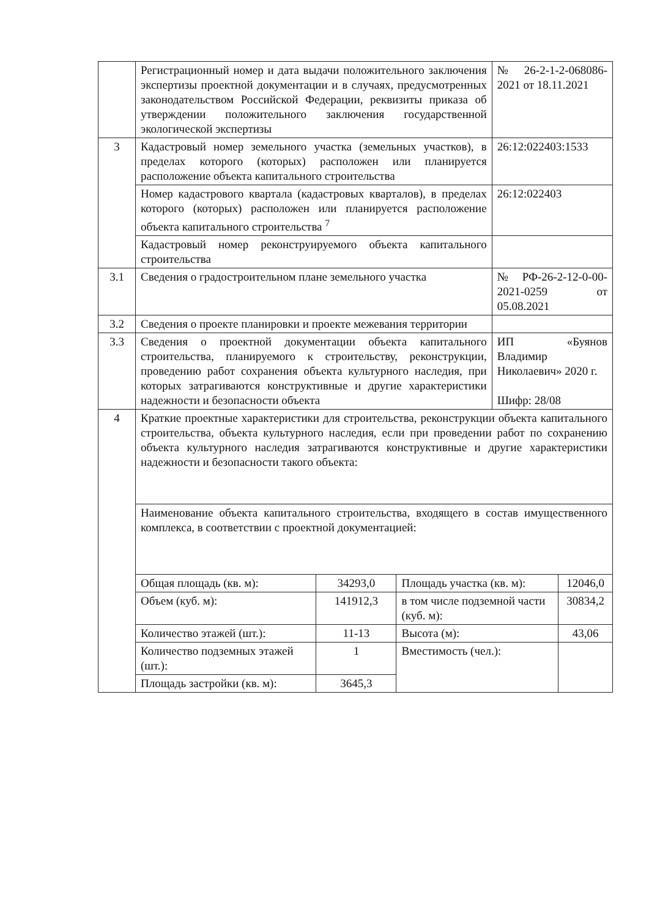| | Регистрационный номер и дата выдачи положительного заключения экспертизы проектной документации и в случаях, предусмотренных законодательством Российской Федерации, реквизиты приказа об утверждении положительного заключения государственной экологической экспертизы | | | № 26-2-1-2-068086-2021 от 18.11.2021 | |
| 3 | Кадастровый номер земельного участка (земельных участков), в пределах которого (которых) расположен или планируется расположение объекта капитального строительства | | | 26:12:022403:1533 | |
| | Номер кадастрового квартала (кадастровых кварталов), в пределах которого (которых) расположен или планируется расположение объекта капитального строительства <sup>7</sup> | | | 26:12:022403 | |
| | Кадастровый номер реконструируемого объекта капитального строительства | | | | |
| 3.1 | Сведения о градостроительном плане земельного участка | | | № РФ-26-2-12-0-00-2021-0259 от 05.08.2021 | |
| 3.2 | Сведения о проекте планировки и проекте межевания территории | | | | |
| 3.3 | Сведения о проектной документации объекта капитального строительства, планируемого к строительству, реконструкции, проведению работ сохранения объекта культурного наследия, при которых затрагиваются конструктивные и другие характеристики надежности и безопасности объекта | | | ИП «Буянов Владимир Николаевич» 2020 г. Шифр: 28/08 | |
| 4 | Краткие проектные характеристики для строительства, реконструкции объекта капитального строительства, объекта культурного наследия, если при проведении работ по сохранению объекта культурного наследия затрагиваются конструктивные и другие характеристики надежности и безопасности такого объекта: | | | | |
| | Наименование объекта капитального строительства, входящего в состав имущественного комплекса, в соответствии с проектной документацией: | | | | |
| | Общая площадь (кв. м): | 34293,0 | Площадь участка (кв. м): | | 12046,0 |
| | Объем (куб. м): | 141912,3 | в том числе подземной части (куб. м): | | 30834,2 |
| | Количество этажей (шт.): | 11-13 | Высота (м): | | 43,06 |
| | Количество подземных этажей (шт.): | 1 | Вместимость (чел.): | | |
| | Площадь застройки (кв. м): | 3645,3 | | | |